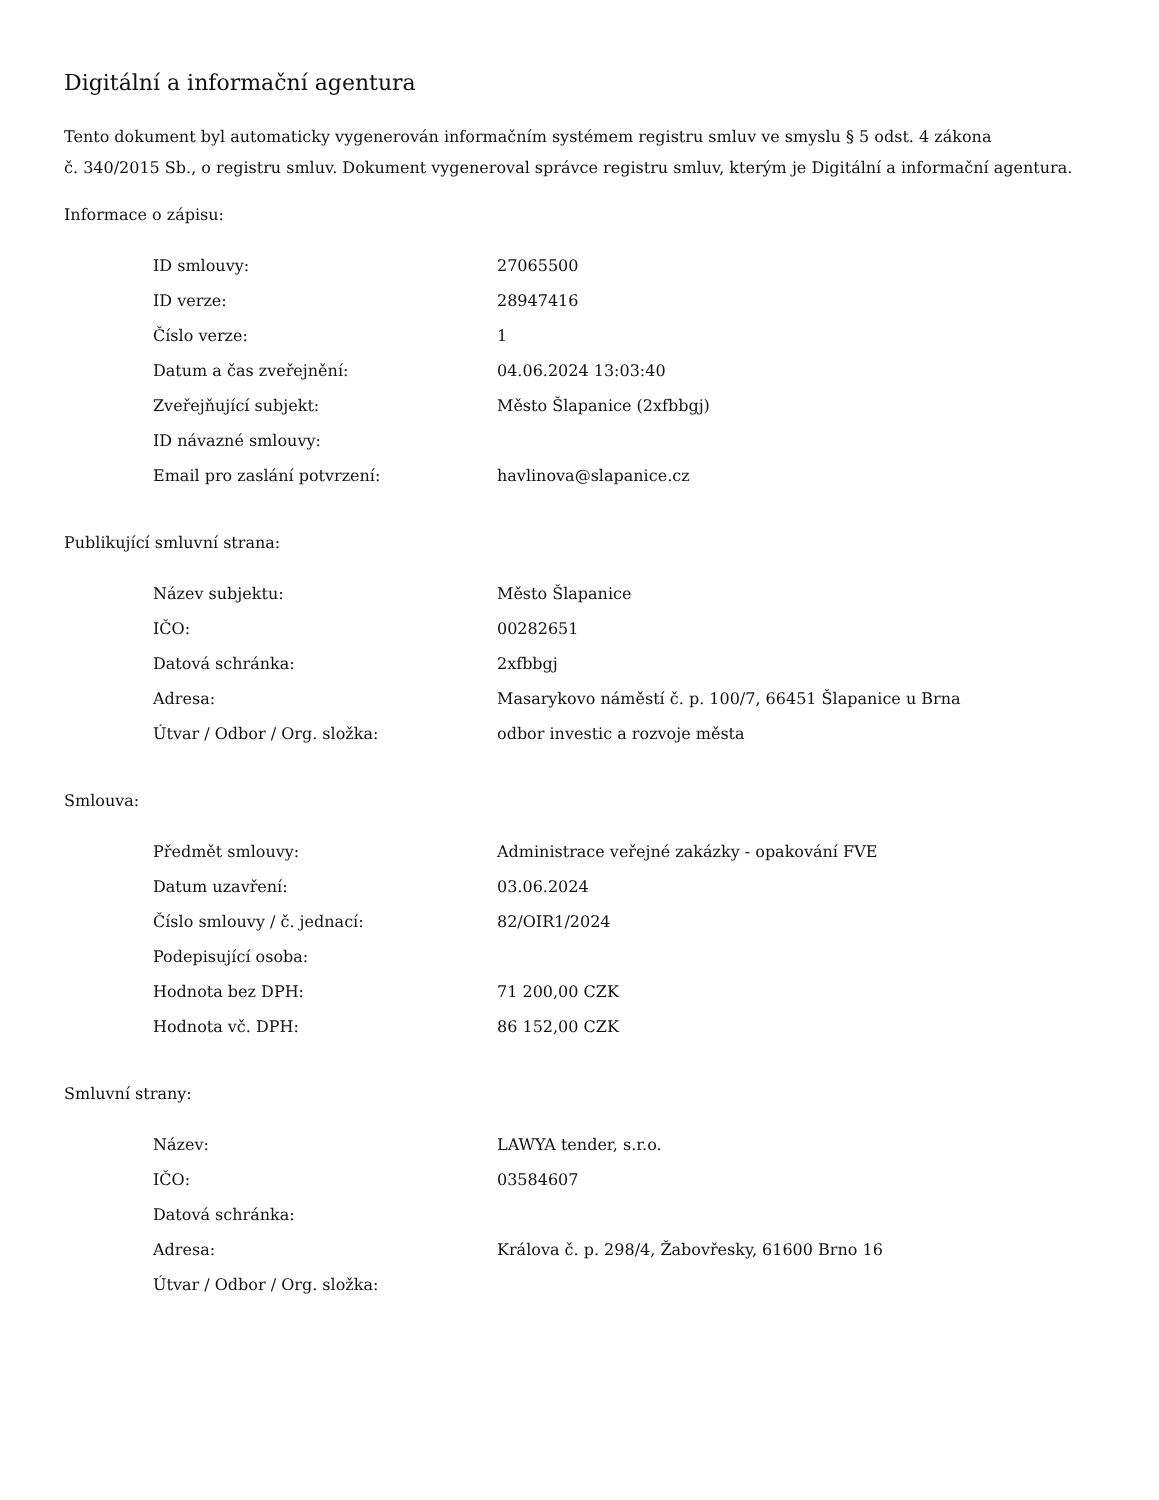Digitální a informační agentura
Tento dokument byl automaticky vygenerován informačním systémem registru smluv ve smyslu § 5 odst. 4 zákona
č. 340/2015 Sb., o registru smluv. Dokument vygeneroval správce registru smluv, kterým je Digitální a informační agentura.
Informace o zápisu:
| ID smlouvy: | 27065500 |
| ID verze: | 28947416 |
| Číslo verze: | 1 |
| Datum a čas zveřejnění: | 04.06.2024 13:03:40 |
| Zveřejňující subjekt: | Město Šlapanice (2xfbbgj) |
| ID návazné smlouvy: | |
| Email pro zaslání potvrzení: | havlinova@slapanice.cz |
Publikující smluvní strana:
| Název subjektu: | Město Šlapanice |
| IČO: | 00282651 |
| Datová schránka: | 2xfbbgj |
| Adresa: | Masarykovo náměstí č. p. 100/7, 66451 Šlapanice u Brna |
| Útvar / Odbor / Org. složka: | odbor investic a rozvoje města |
Smlouva:
| Předmět smlouvy: | Administrace veřejné zakázky - opakování FVE |
| Datum uzavření: | 03.06.2024 |
| Číslo smlouvy / č. jednací: | 82/OIR1/2024 |
| Podepisující osoba: | |
| Hodnota bez DPH: | 71 200,00 CZK |
| Hodnota vč. DPH: | 86 152,00 CZK |
Smluvní strany:
| Název: | LAWYA tender, s.r.o. |
| IČO: | 03584607 |
| Datová schránka: | |
| Adresa: | Králova č. p. 298/4, Žabovřesky, 61600 Brno 16 |
| Útvar / Odbor / Org. složka: | |